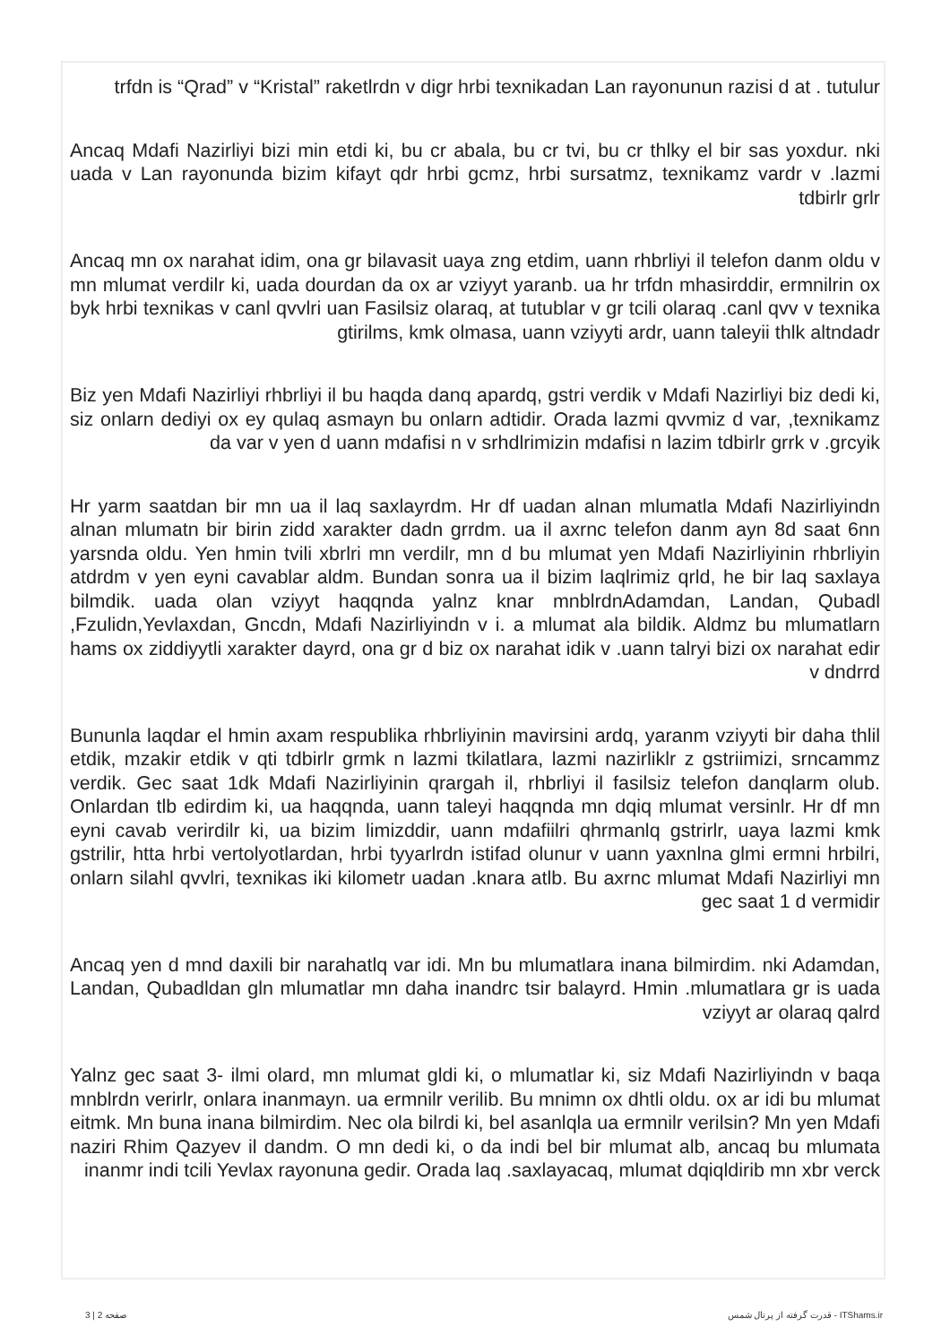trfdn is “Qrad” v “Kristal” raketlrdn v digr hrbi texnikadan Lan rayonunun razisi d at . tutulur
Ancaq Mdafi Nazirliyi bizi min etdi ki, bu cr abala, bu cr tvi, bu cr thlky el bir sas yoxdur. nki uada v Lan rayonunda bizim kifayt qdr hrbi gcmz, hrbi sursatmz, texnikamz vardr v .lazmi tdbirlr grlr
Ancaq mn ox narahat idim, ona gr bilavasit uaya zng etdim, uann rhbrliyi il telefon danm oldu v mn mlumat verdilr ki, uada dourdan da ox ar vziyyt yaranb. ua hr trfdn mhasirddir, ermnilrin ox byk hrbi texnikas v canl qvvlri uan Fasilsiz olaraq, at tutublar v gr tcili olaraq .canl qvv v texnika gtirilms, kmk olmasa, uann vziyyti ardr, uann taleyii thlk altndadr
Biz yen Mdafi Nazirliyi rhbrliyi il bu haqda danq apardq, gstri verdik v Mdafi Nazirliyi biz dedi ki, siz onlarn dediyi ox ey qulaq asmayn bu onlarn adtidir. Orada lazmi qvvmiz d var, ,texnikamz da var v yen d uann mdafisi n v srhdlrimizin mdafisi n lazim tdbirlr grrk v .grcyik
Hr yarm saatdan bir mn ua il laq saxlayrdm. Hr df uadan alnan mlumatla Mdafi Nazirliyindn alnan mlumatn bir birin zidd xarakter dadn grrdm. ua il axrnc telefon danm ayn 8d saat 6nn yarsnda oldu. Yen hmin tvili xbrlri mn verdilr, mn d bu mlumat yen Mdafi Nazirliyinin rhbrliyin atdrdm v yen eyni cavablar aldm. Bundan sonra ua il bizim laqlrimiz qrld, he bir laq saxlaya bilmdik. uada olan vziyyt haqqnda yalnz knar mnblrdnAdamdan, Landan, Qubadl ,Fzulidn,Yevlaxdan, Gncdn, Mdafi Nazirliyindn v i. a mlumat ala bildik. Aldmz bu mlumatlarn hams ox ziddiyytli xarakter dayrd, ona gr d biz ox narahat idik v .uann talryi bizi ox narahat edir v dndrrd
Bununla laqdar el hmin axam respublika rhbrliyinin mavirsini ardq, yaranm vziyyti bir daha thlil etdik, mzakir etdik v qti tdbirlr grmk n lazmi tkilatlara, lazmi nazirliklr z gstriimizi, srncammz verdik. Gec saat 1dk Mdafi Nazirliyinin qrargah il, rhbrliyi il fasilsiz telefon danqlarm olub. Onlardan tlb edirdim ki, ua haqqnda, uann taleyi haqqnda mn dqiq mlumat versinlr. Hr df mn eyni cavab verirdilr ki, ua bizim limizddir, uann mdafiilri qhrmanlq gstrirlr, uaya lazmi kmk gstrilir, htta hrbi vertolyotlardan, hrbi tyyarlrdn istifad olunur v uann yaxnlna glmi ermni hrbilri, onlarn silahl qvvlri, texnikas iki kilometr uadan .knara atlb. Bu axrnc mlumat Mdafi Nazirliyi mn gec saat 1 d vermidir
Ancaq yen d mnd daxili bir narahatlq var idi. Mn bu mlumatlara inana bilmirdim. nki Adamdan, Landan, Qubadldan gln mlumatlar mn daha inandrc tsir balayrd. Hmin .mlumatlara gr is uada vziyyt ar olaraq qalrd
Yalnz gec saat 3- ilmi olard, mn mlumat gldi ki, o mlumatlar ki, siz Mdafi Nazirliyindn v baqa mnblrdn verirlr, onlara inanmayn. ua ermnilr verilib. Bu mnimn ox dhtli oldu. ox ar idi bu mlumat eitmk. Mn buna inana bilmirdim. Nec ola bilrdi ki, bel asanlqla ua ermnilr verilsin? Mn yen Mdafi naziri Rhim Qazyev il dandm. O mn dedi ki, o da indi bel bir mlumat alb, ancaq bu mlumata inanmr indi tcili Yevlax rayonuna gedir. Orada laq .saxlayacaq, mlumat dqiqldirib mn xbr verck
صفحه 2 | 3 قدرت گرفته از پرتال شمس - ITShams.ir